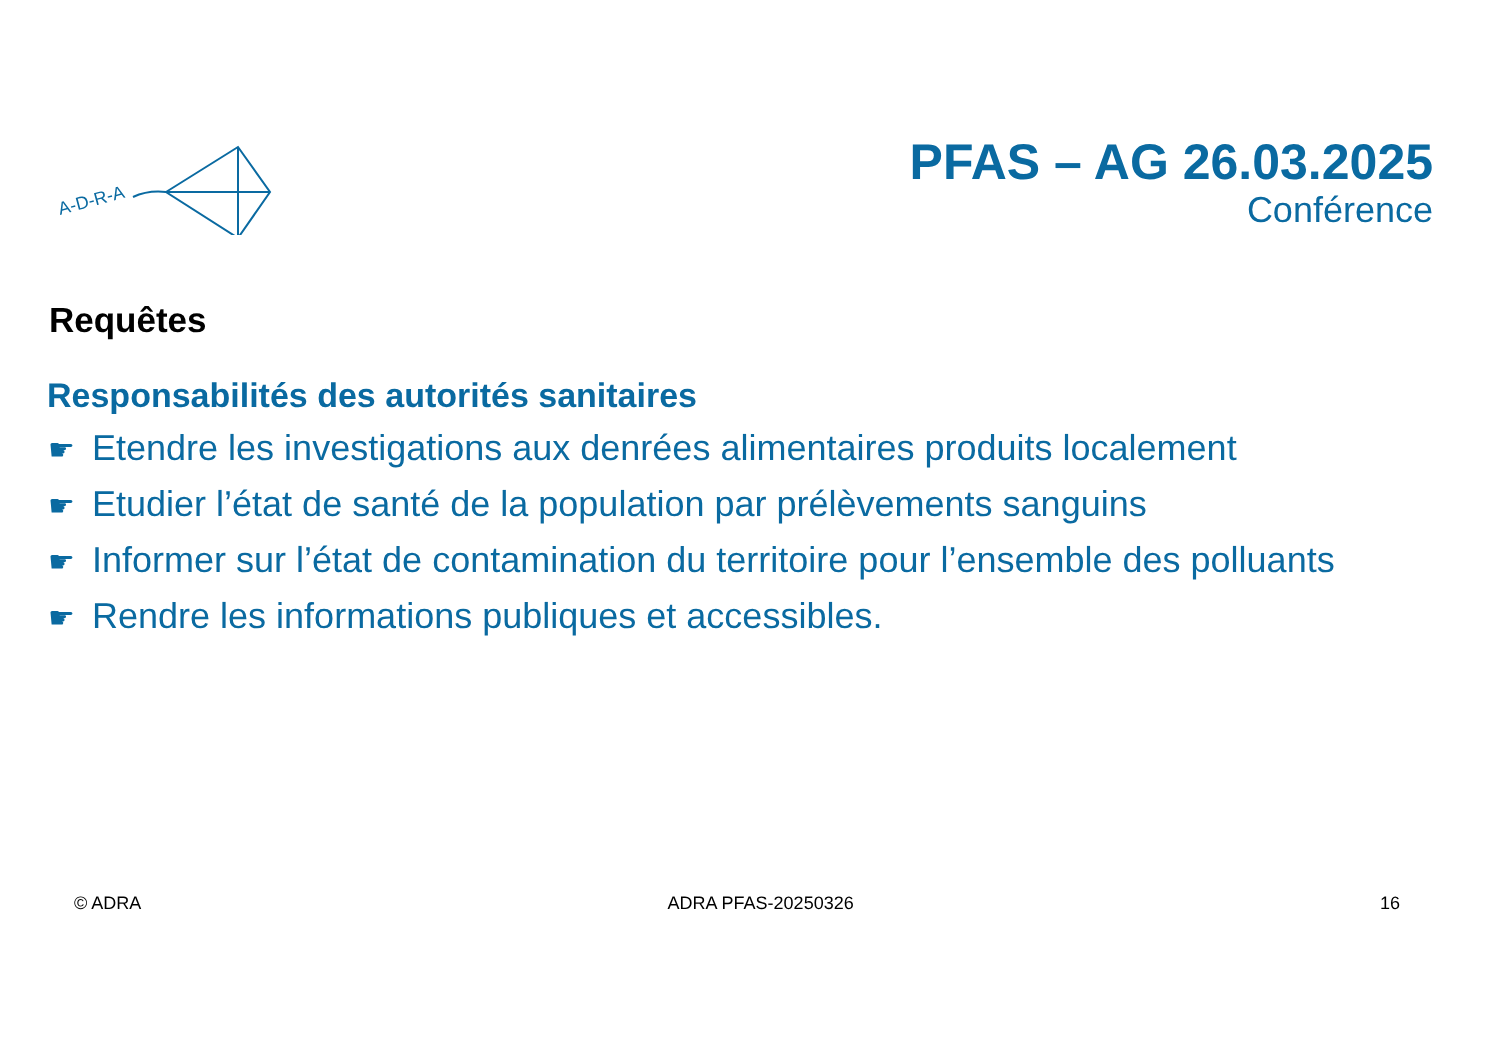A-D-R-A
PFAS – AG 26.03.2025
Conférence
Requêtes
Responsabilités des autorités sanitaires
☛ Etendre les investigations aux denrées alimentaires produits localement
☛ Etudier l’état de santé de la population par prélèvements sanguins
☛ Informer sur l’état de contamination du territoire pour l’ensemble des polluants
☛ Rendre les informations publiques et accessibles.
© ADRA ADRA PFAS-20250326 16